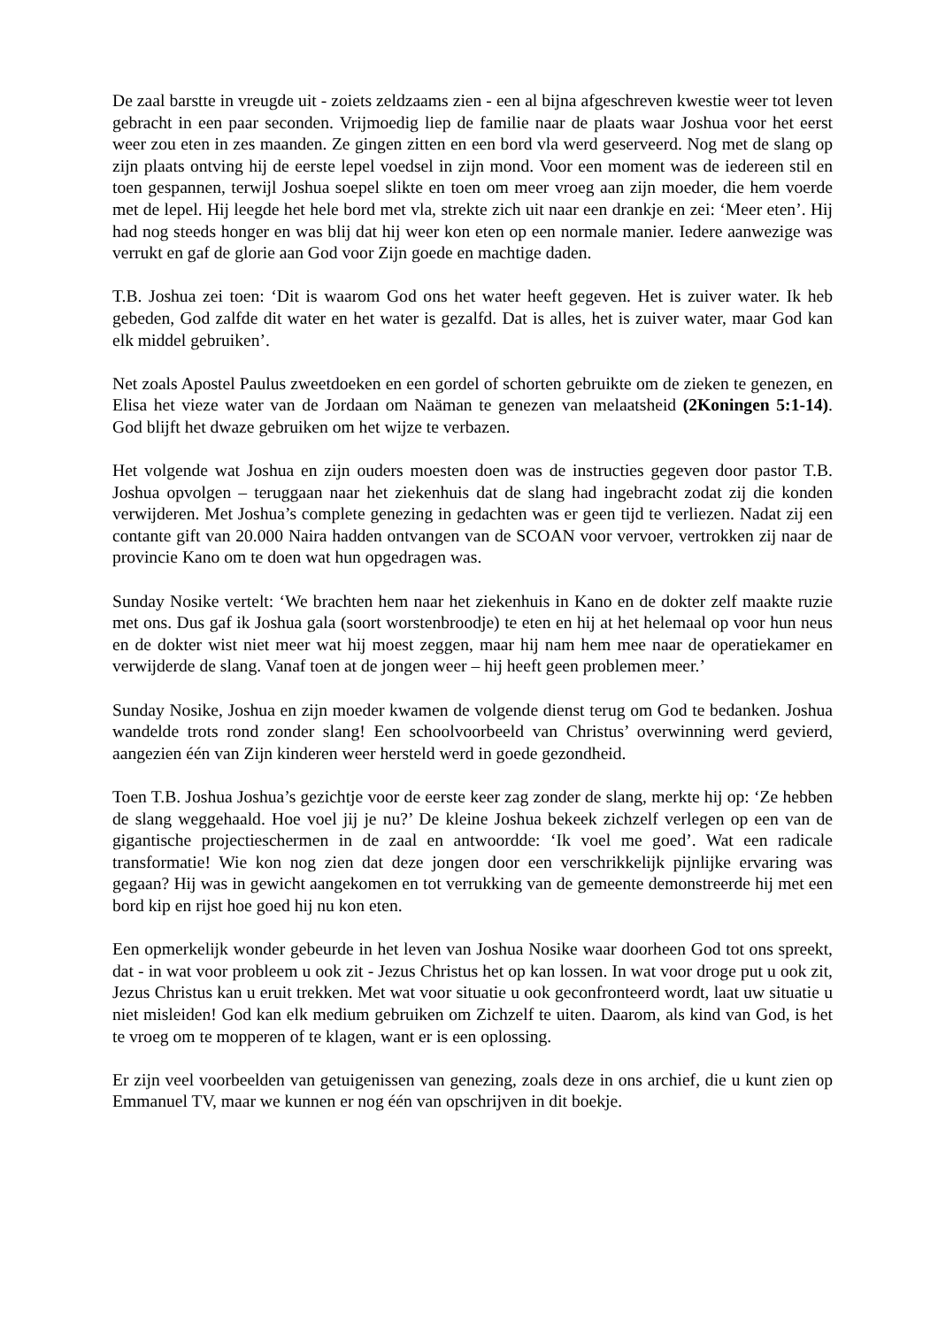De zaal barstte in vreugde uit - zoiets zeldzaams zien - een al bijna afgeschreven kwestie weer tot leven gebracht in een paar seconden. Vrijmoedig liep de familie naar de plaats waar Joshua voor het eerst weer zou eten in zes maanden. Ze gingen zitten en een bord vla werd geserveerd. Nog met de slang op zijn plaats ontving hij de eerste lepel voedsel in zijn mond. Voor een moment was de iedereen stil en toen gespannen, terwijl Joshua soepel slikte en toen om meer vroeg aan zijn moeder, die hem voerde met de lepel. Hij leegde het hele bord met vla, strekte zich uit naar een drankje en zei: ‘Meer eten’. Hij had nog steeds honger en was blij dat hij weer kon eten op een normale manier. Iedere aanwezige was verrukt en gaf de glorie aan God voor Zijn goede en machtige daden.
T.B. Joshua zei toen: ‘Dit is waarom God ons het water heeft gegeven. Het is zuiver water. Ik heb gebeden, God zalfde dit water en het water is gezalfd. Dat is alles, het is zuiver water, maar God kan elk middel gebruiken’.
Net zoals Apostel Paulus zweetdoeken en een gordel of schorten gebruikte om de zieken te genezen, en Elisa het vieze water van de Jordaan om Naäman te genezen van melaatsheid (2Koningen 5:1-14). God blijft het dwaze gebruiken om het wijze te verbazen.
Het volgende wat Joshua en zijn ouders moesten doen was de instructies gegeven door pastor T.B. Joshua opvolgen – teruggaan naar het ziekenhuis dat de slang had ingebracht zodat zij die konden verwijderen. Met Joshua’s complete genezing in gedachten was er geen tijd te verliezen. Nadat zij een contante gift van 20.000 Naira hadden ontvangen van de SCOAN voor vervoer, vertrokken zij naar de provincie Kano om te doen wat hun opgedragen was.
Sunday Nosike vertelt: ‘We brachten hem naar het ziekenhuis in Kano en de dokter zelf maakte ruzie met ons. Dus gaf ik Joshua gala (soort worstenbroodje) te eten en hij at het helemaal op voor hun neus en de dokter wist niet meer wat hij moest zeggen, maar hij nam hem mee naar de operatiekamer en verwijderde de slang. Vanaf toen at de jongen weer – hij heeft geen problemen meer.’
Sunday Nosike, Joshua en zijn moeder kwamen de volgende dienst terug om God te bedanken. Joshua wandelde trots rond zonder slang! Een schoolvoorbeeld van Christus’ overwinning werd gevierd, aangezien één van Zijn kinderen weer hersteld werd in goede gezondheid.
Toen T.B. Joshua Joshua’s gezichtje voor de eerste keer zag zonder de slang, merkte hij op: ‘Ze hebben de slang weggehaald. Hoe voel jij je nu?’ De kleine Joshua bekeek zichzelf verlegen op een van de gigantische projectieschermen in de zaal en antwoordde: ‘Ik voel me goed’. Wat een radicale transformatie! Wie kon nog zien dat deze jongen door een verschrikkelijk pijnlijke ervaring was gegaan? Hij was in gewicht aangekomen en tot verrukking van de gemeente demonstreerde hij met een bord kip en rijst hoe goed hij nu kon eten.
Een opmerkelijk wonder gebeurde in het leven van Joshua Nosike waar doorheen God tot ons spreekt, dat - in wat voor probleem u ook zit - Jezus Christus het op kan lossen. In wat voor droge put u ook zit, Jezus Christus kan u eruit trekken. Met wat voor situatie u ook geconfronteerd wordt, laat uw situatie u niet misleiden! God kan elk medium gebruiken om Zichzelf te uiten. Daarom, als kind van God, is het te vroeg om te mopperen of te klagen, want er is een oplossing.
Er zijn veel voorbeelden van getuigenissen van genezing, zoals deze in ons archief, die u kunt zien op Emmanuel TV, maar we kunnen er nog één van opschrijven in dit boekje.